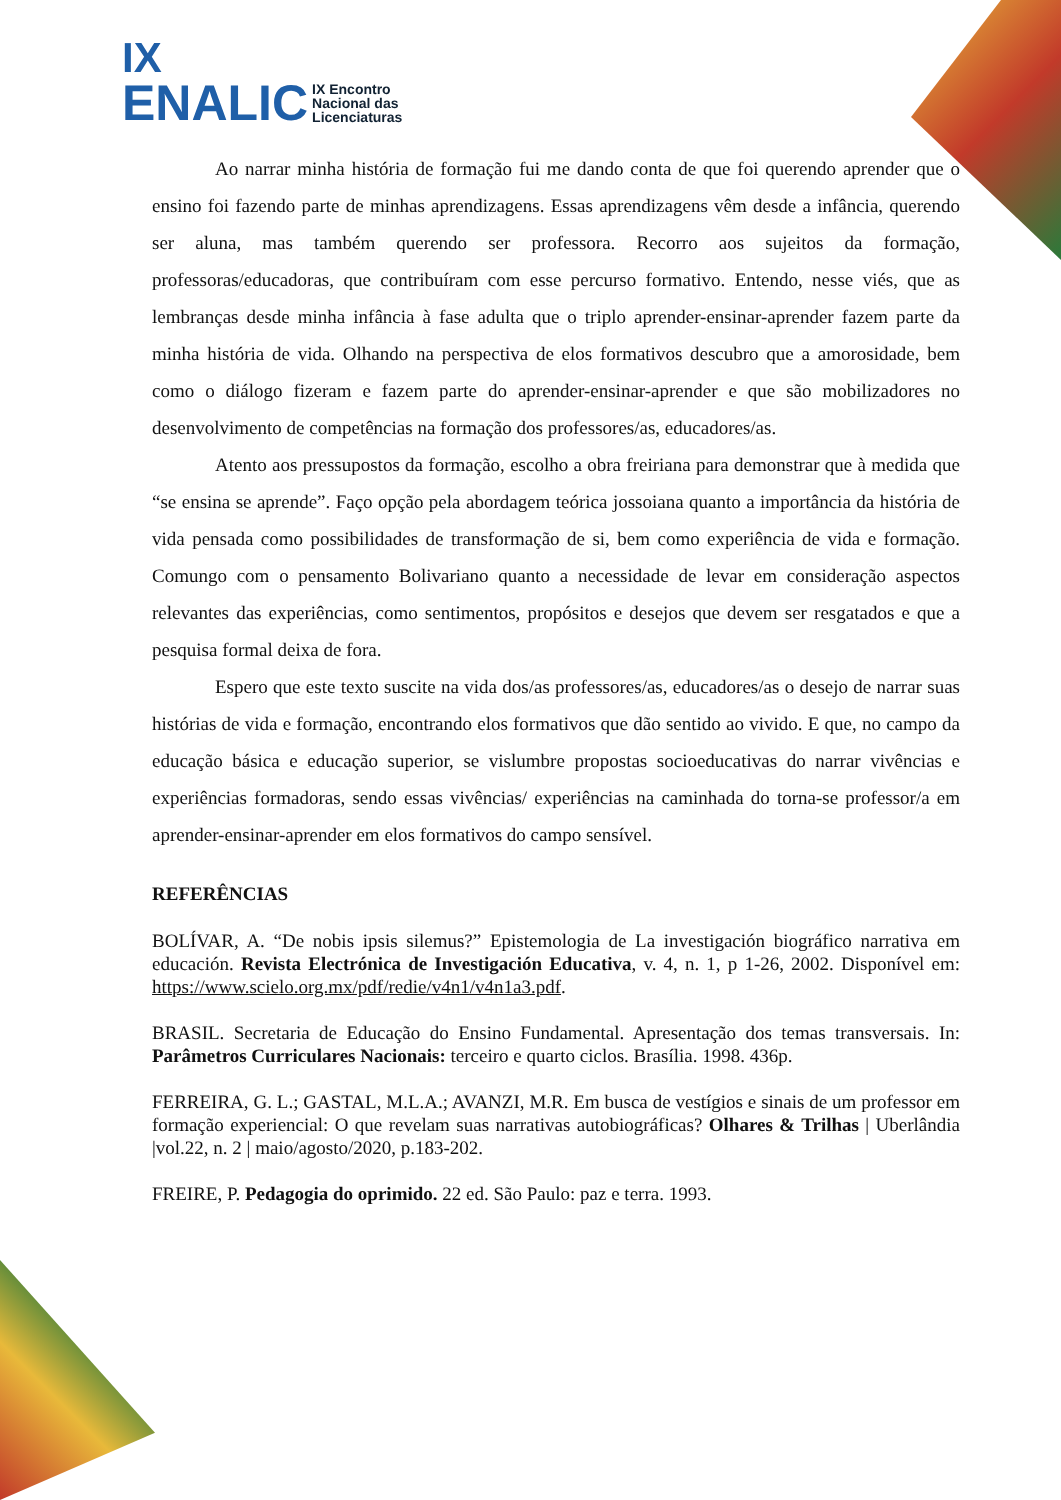IX
ENALIC IX Encontro
Nacional das
Licenciaturas
Ao narrar minha história de formação fui me dando conta de que foi querendo aprender que o ensino foi fazendo parte de minhas aprendizagens. Essas aprendizagens vêm desde a infância, querendo ser aluna, mas também querendo ser professora. Recorro aos sujeitos da formação, professoras/educadoras, que contribuíram com esse percurso formativo. Entendo, nesse viés, que as lembranças desde minha infância à fase adulta que o triplo aprender-ensinar-aprender fazem parte da minha história de vida. Olhando na perspectiva de elos formativos descubro que a amorosidade, bem como o diálogo fizeram e fazem parte do aprender-ensinar-aprender e que são mobilizadores no desenvolvimento de competências na formação dos professores/as, educadores/as.
Atento aos pressupostos da formação, escolho a obra freiriana para demonstrar que à medida que “se ensina se aprende”. Faço opção pela abordagem teórica jossoiana quanto a importância da história de vida pensada como possibilidades de transformação de si, bem como experiência de vida e formação. Comungo com o pensamento Bolivariano quanto a necessidade de levar em consideração aspectos relevantes das experiências, como sentimentos, propósitos e desejos que devem ser resgatados e que a pesquisa formal deixa de fora.
Espero que este texto suscite na vida dos/as professores/as, educadores/as o desejo de narrar suas histórias de vida e formação, encontrando elos formativos que dão sentido ao vivido. E que, no campo da educação básica e educação superior, se vislumbre propostas socioeducativas do narrar vivências e experiências formadoras, sendo essas vivências/ experiências na caminhada do torna-se professor/a em aprender-ensinar-aprender em elos formativos do campo sensível.
REFERÊNCIAS
BOLÍVAR, A. “De nobis ipsis silemus?” Epistemologia de La investigación biográfico narrativa em educación. Revista Electrónica de Investigación Educativa, v. 4, n. 1, p 1-26, 2002. Disponível em: https://www.scielo.org.mx/pdf/redie/v4n1/v4n1a3.pdf.
BRASIL. Secretaria de Educação do Ensino Fundamental. Apresentação dos temas transversais. In: Parâmetros Curriculares Nacionais: terceiro e quarto ciclos. Brasília. 1998. 436p.
FERREIRA, G. L.; GASTAL, M.L.A.; AVANZI, M.R. Em busca de vestígios e sinais de um professor em formação experiencial: O que revelam suas narrativas autobiográficas? Olhares & Trilhas | Uberlândia |vol.22, n. 2 | maio/agosto/2020, p.183-202.
FREIRE, P. Pedagogia do oprimido. 22 ed. São Paulo: paz e terra. 1993.